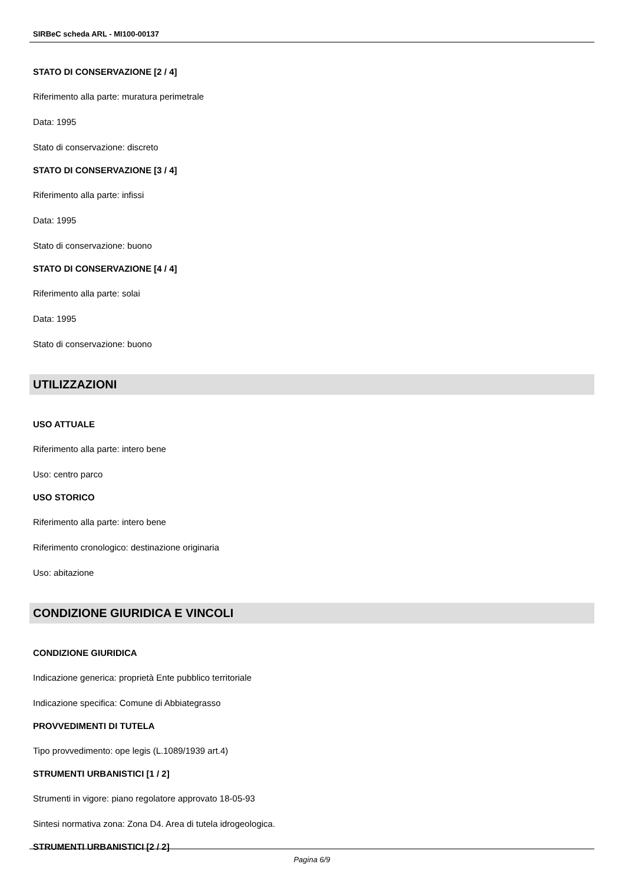SIRBeC scheda ARL - MI100-00137
STATO DI CONSERVAZIONE [2 / 4]
Riferimento alla parte: muratura perimetrale
Data: 1995
Stato di conservazione: discreto
STATO DI CONSERVAZIONE [3 / 4]
Riferimento alla parte: infissi
Data: 1995
Stato di conservazione: buono
STATO DI CONSERVAZIONE [4 / 4]
Riferimento alla parte: solai
Data: 1995
Stato di conservazione: buono
UTILIZZAZIONI
USO ATTUALE
Riferimento alla parte: intero bene
Uso: centro parco
USO STORICO
Riferimento alla parte: intero bene
Riferimento cronologico: destinazione originaria
Uso: abitazione
CONDIZIONE GIURIDICA E VINCOLI
CONDIZIONE GIURIDICA
Indicazione generica: proprietà Ente pubblico territoriale
Indicazione specifica: Comune di Abbiategrasso
PROVVEDIMENTI DI TUTELA
Tipo provvedimento: ope legis (L.1089/1939 art.4)
STRUMENTI URBANISTICI [1 / 2]
Strumenti in vigore: piano regolatore approvato 18-05-93
Sintesi normativa zona: Zona D4. Area di tutela idrogeologica.
STRUMENTI URBANISTICI [2 / 2]
Pagina 6/9